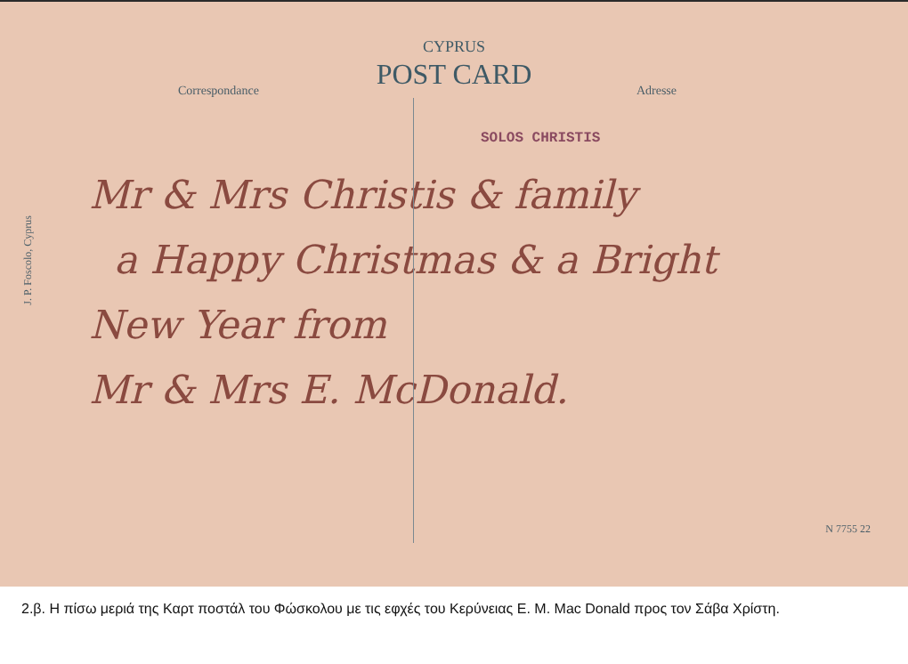J. P. Foscolo, Cyprus
CYPRUS
POST CARD
Correspondance Adresse
SOLOS CHRISTIS
Mr & Mrs Christis & family
a Happy Christmas & a Bright
New Year from
Mr & Mrs E. McDonald.
N 7755 22
2.β. Η πίσω μεριά της Καρτ ποστάλ του Φώσκολου με τις εφχές του Κερύνειας Ε. Μ. Mac Donald προς τον Σάβα Χρίστη.